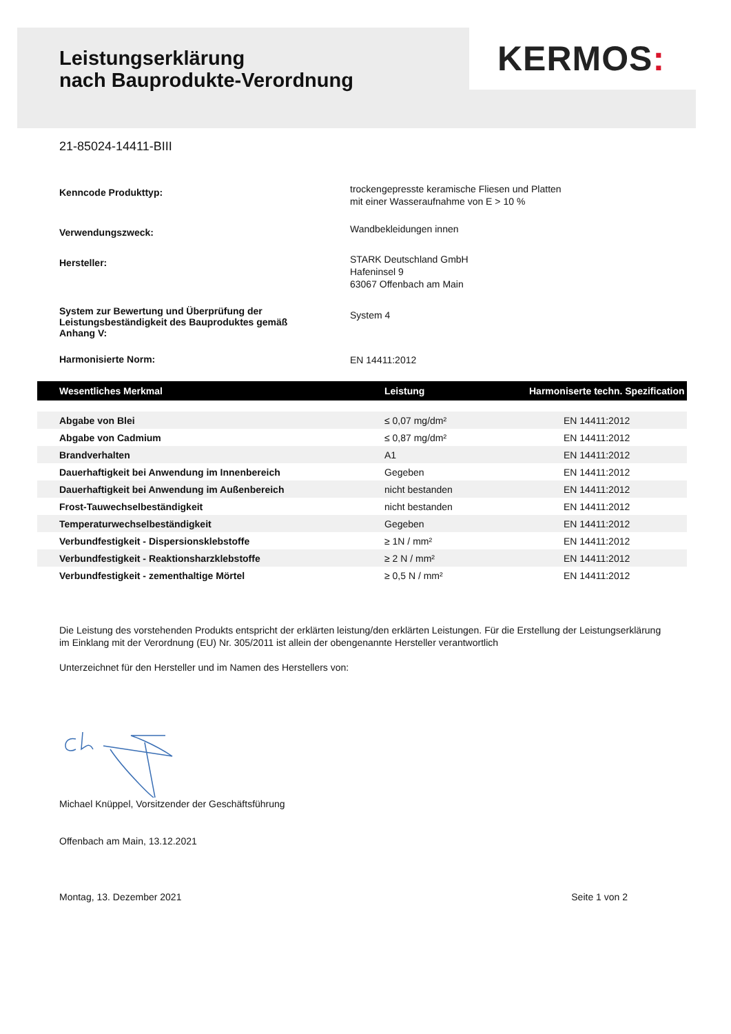Leistungserklärung
nach Bauprodukte-Verordnung
KERMOS:
21-85024-14411-BIII
Kenncode Produkttyp:
trockengepresste keramische Fliesen und Platten
mit einer Wasseraufnahme von E > 10 %
Verwendungszweck:
Wandbekleidungen innen
Hersteller:
STARK Deutschland GmbH
Hafeninsel 9
63067 Offenbach am Main
System zur Bewertung und Überprüfung der
Leistungsbeständigkeit des Bauproduktes gemäß
Anhang V:
System 4
Harmonisierte Norm:
EN 14411:2012
| Wesentliches Merkmal | Leistung | Harmoniserte techn. Spezification |
| --- | --- | --- |
| Abgabe von Blei | ≤ 0,07 mg/dm² | EN 14411:2012 |
| Abgabe von Cadmium | ≤ 0,87 mg/dm² | EN 14411:2012 |
| Brandverhalten | A1 | EN 14411:2012 |
| Dauerhaftigkeit bei Anwendung im Innenbereich | Gegeben | EN 14411:2012 |
| Dauerhaftigkeit bei Anwendung im Außenbereich | nicht bestanden | EN 14411:2012 |
| Frost-Tauwechselbeständigkeit | nicht bestanden | EN 14411:2012 |
| Temperaturwechselbeständigkeit | Gegeben | EN 14411:2012 |
| Verbundfestigkeit - Dispersionsklebstoffe | ≥ 1N / mm² | EN 14411:2012 |
| Verbundfestigkeit - Reaktionsharzklebstoffe | ≥ 2 N / mm² | EN 14411:2012 |
| Verbundfestigkeit - zementhaltige Mörtel | ≥ 0,5 N / mm² | EN 14411:2012 |
Die Leistung des vorstehenden Produkts entspricht der erklärten leistung/den erklärten Leistungen. Für die Erstellung der Leistungserklärung im Einklang mit der Verordnung (EU) Nr. 305/2011 ist allein der obengenannte Hersteller verantwortlich
Unterzeichnet für den Hersteller und im Namen des Herstellers von:
Michael Knüppel, Vorsitzender der Geschäftsführung
Offenbach am Main, 13.12.2021
Montag, 13. Dezember 2021 Seite 1 von 2